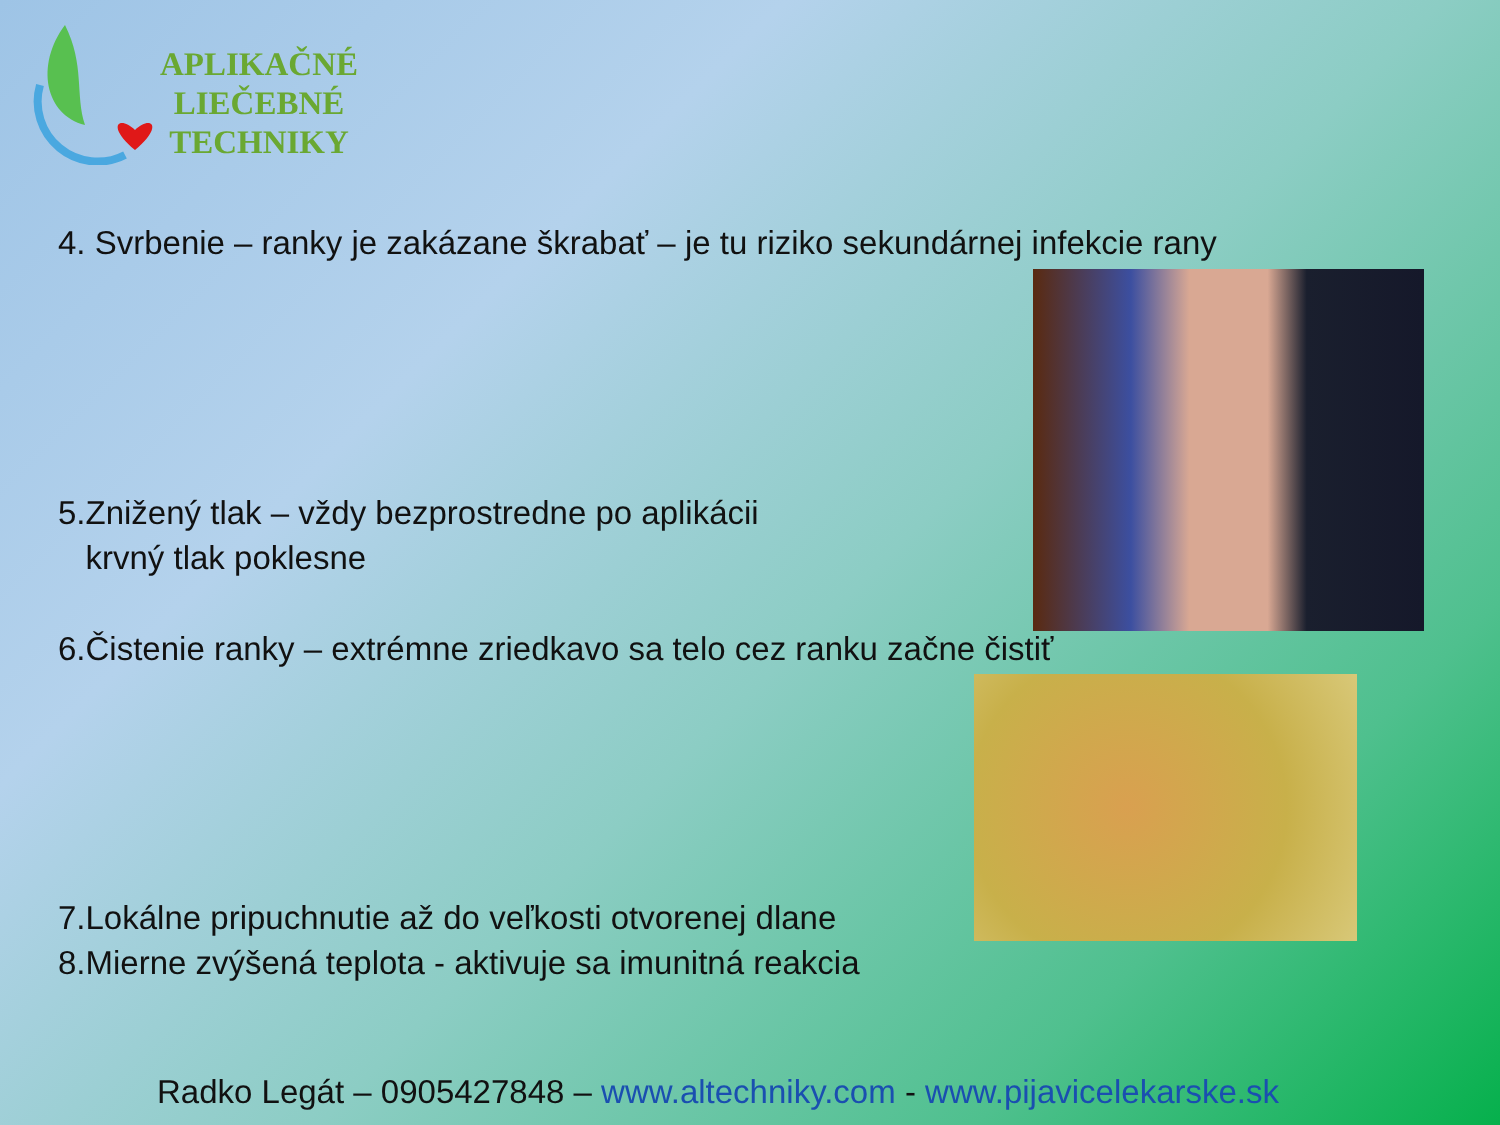APLIKAČNÉ
LIEČEBNÉ
TECHNIKY
4. Svrbenie – ranky je zakázane škrabať – je tu riziko sekundárnej infekcie rany
5.Znižený tlak – vždy bezprostredne po aplikácii
krvný tlak poklesne
6.Čistenie ranky – extrémne zriedkavo sa telo cez ranku začne čistiť
7.Lokálne pripuchnutie až do veľkosti otvorenej dlane
8.Mierne zvýšená teplota - aktivuje sa imunitná reakcia
Radko Legát – 0905427848 – www.altechniky.com - www.pijavicelekarske.sk